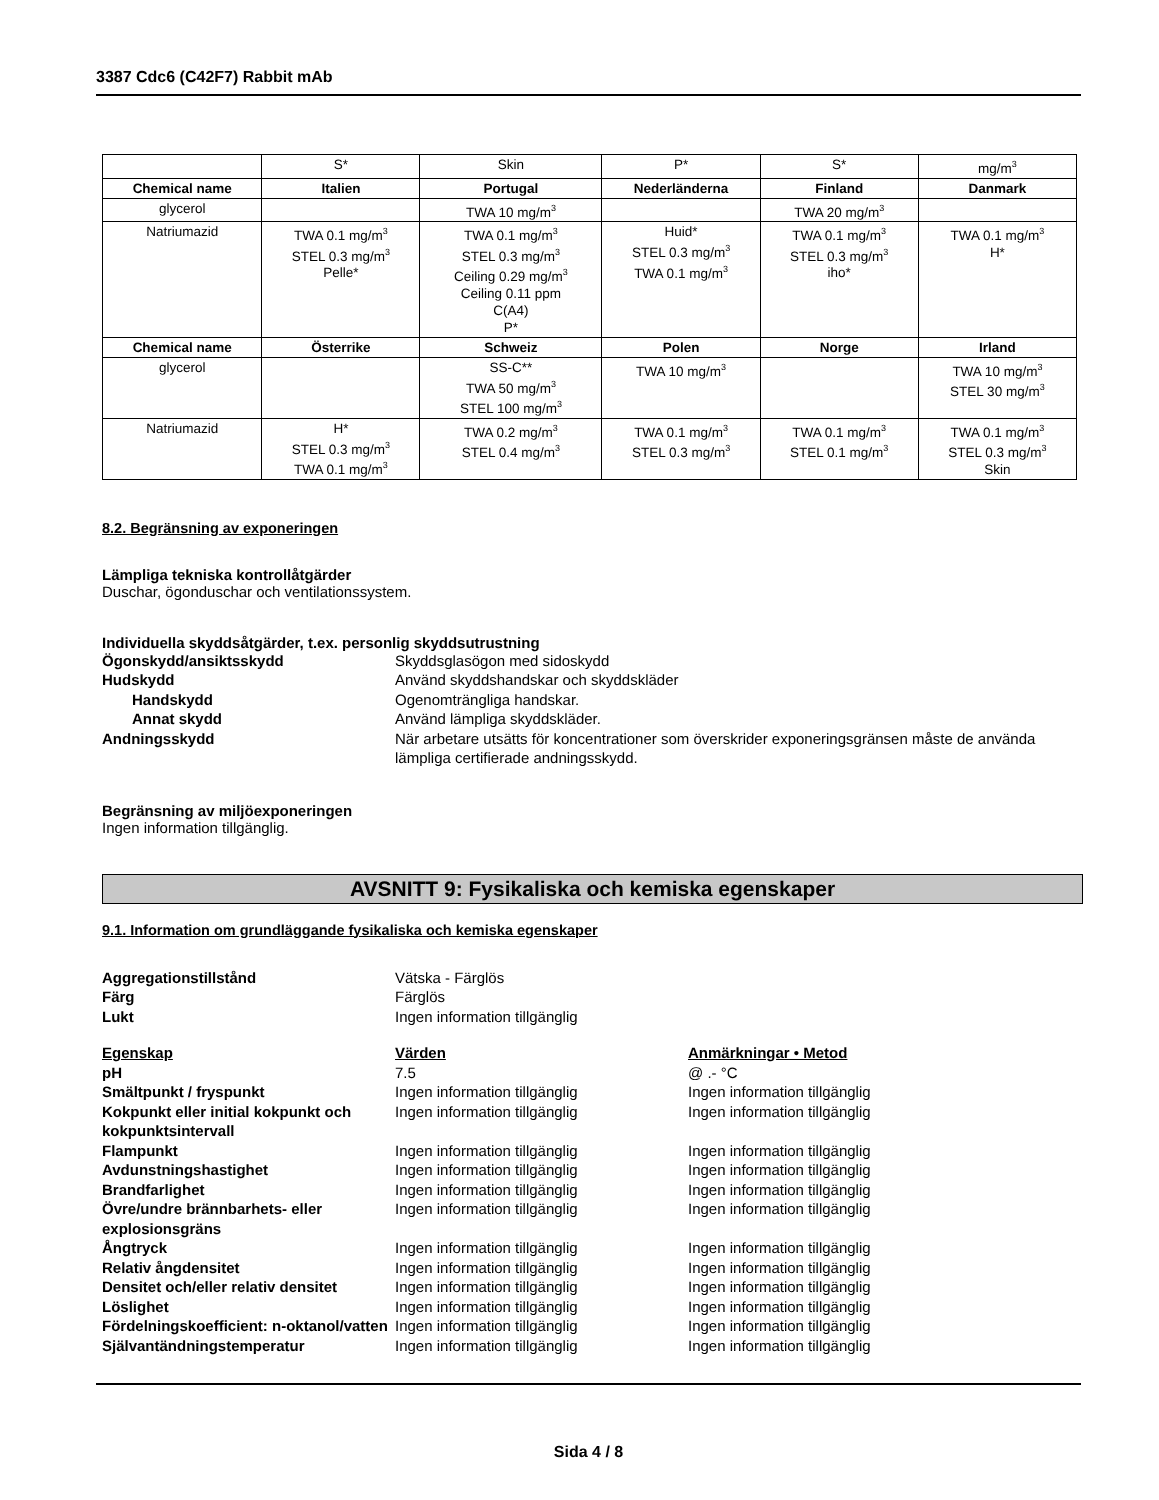3387 Cdc6 (C42F7) Rabbit mAb
| | S* | Skin | P* | S* | mg/m<sup>3</sup> |
| Chemical name | Italien | Portugal | Nederländerna | Finland | Danmark |
| glycerol | | TWA 10 mg/m<sup>3</sup> | | TWA 20 mg/m<sup>3</sup> | |
| Natriumazid | TWA 0.1 mg/m<sup>3</sup> STEL 0.3 mg/m<sup>3</sup> Pelle* | TWA 0.1 mg/m<sup>3</sup> STEL 0.3 mg/m<sup>3</sup> Ceiling 0.29 mg/m<sup>3</sup> Ceiling 0.11 ppm C(A4) P* | Huid* STEL 0.3 mg/m<sup>3</sup> TWA 0.1 mg/m<sup>3</sup> | TWA 0.1 mg/m<sup>3</sup> STEL 0.3 mg/m<sup>3</sup> iho* | TWA 0.1 mg/m<sup>3</sup> H* |
| Chemical name | Österrike | Schweiz | Polen | Norge | Irland |
| glycerol | | SS-C** TWA 50 mg/m<sup>3</sup> STEL 100 mg/m<sup>3</sup> | TWA 10 mg/m<sup>3</sup> | | TWA 10 mg/m<sup>3</sup> STEL 30 mg/m<sup>3</sup> |
| Natriumazid | H* STEL 0.3 mg/m<sup>3</sup> TWA 0.1 mg/m<sup>3</sup> | TWA 0.2 mg/m<sup>3</sup> STEL 0.4 mg/m<sup>3</sup> | TWA 0.1 mg/m<sup>3</sup> STEL 0.3 mg/m<sup>3</sup> | TWA 0.1 mg/m<sup>3</sup> STEL 0.1 mg/m<sup>3</sup> | TWA 0.1 mg/m<sup>3</sup> STEL 0.3 mg/m<sup>3</sup> Skin |
8.2. Begränsning av exponeringen
Lämpliga tekniska kontrollåtgärder
Duschar, ögonduschar och ventilationssystem.
Individuella skyddsåtgärder, t.ex. personlig skyddsutrustning
Ögonskydd/ansiktsskydd Skyddsglasögon med sidoskydd Hudskydd Använd skyddshandskar och skyddskläder Handskydd Ogenomträngliga handskar. Annat skydd Använd lämpliga skyddskläder. Andningsskydd När arbetare utsätts för koncentrationer som överskrider exponeringsgränsen måste de använda lämpliga certifierade andningsskydd.
Begränsning av miljöexponeringen
Ingen information tillgänglig.
AVSNITT 9: Fysikaliska och kemiska egenskaper
9.1. Information om grundläggande fysikaliska och kemiska egenskaper
Aggregationstillstånd Vätska - Färglös Färg Färglös Lukt Ingen information tillgänglig
Egenskap Värden Anmärkningar • Metod pH 7.5 @ .- °C Smältpunkt / fryspunkt Ingen information tillgänglig Ingen information tillgänglig Kokpunkt eller initial kokpunkt och kokpunktsintervall Ingen information tillgänglig Ingen information tillgänglig Flampunkt Ingen information tillgänglig Ingen information tillgänglig Avdunstningshastighet Ingen information tillgänglig Ingen information tillgänglig Brandfarlighet Ingen information tillgänglig Ingen information tillgänglig Övre/undre brännbarhets- eller explosionsgräns Ingen information tillgänglig Ingen information tillgänglig Ångtryck Ingen information tillgänglig Ingen information tillgänglig Relativ ångdensitet Ingen information tillgänglig Ingen information tillgänglig Densitet och/eller relativ densitet Ingen information tillgänglig Ingen information tillgänglig Löslighet Ingen information tillgänglig Ingen information tillgänglig Fördelningskoefficient: n-oktanol/vatten Ingen information tillgänglig Ingen information tillgänglig Självantändningstemperatur Ingen information tillgänglig Ingen information tillgänglig
Sida 4 / 8